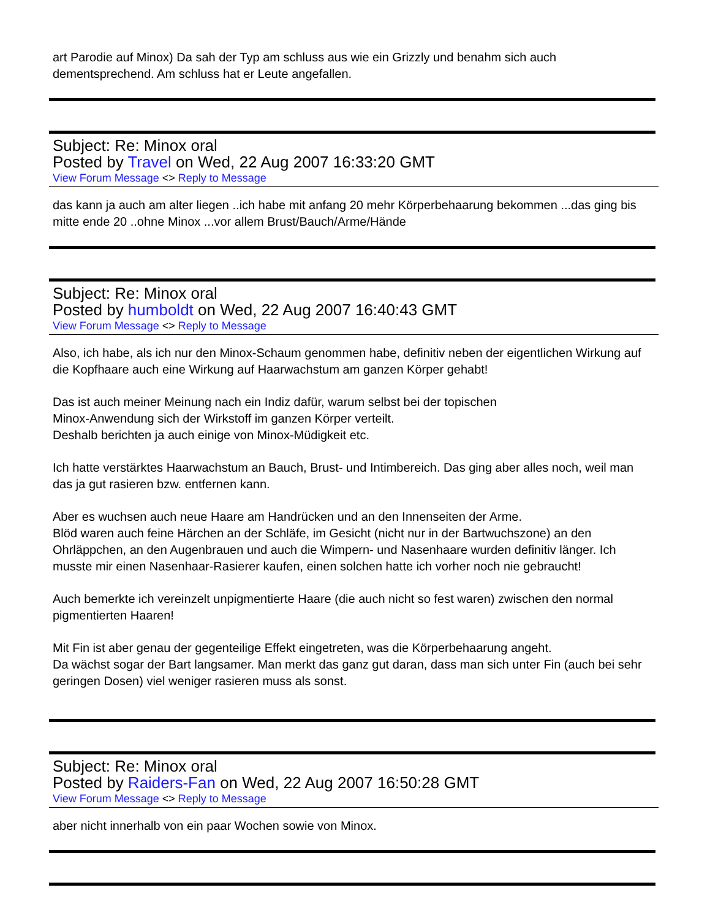art Parodie auf Minox) Da sah der Typ am schluss aus wie ein Grizzly und benahm sich auch dementsprechend. Am schluss hat er Leute angefallen.
Subject: Re: Minox oral
Posted by Travel on Wed, 22 Aug 2007 16:33:20 GMT
View Forum Message <> Reply to Message
das kann ja auch am alter liegen ..ich habe mit anfang 20 mehr Körperbehaarung bekommen ...das ging bis mitte ende 20 ..ohne Minox ...vor allem Brust/Bauch/Arme/Hände
Subject: Re: Minox oral
Posted by humboldt on Wed, 22 Aug 2007 16:40:43 GMT
View Forum Message <> Reply to Message
Also, ich habe, als ich nur den Minox-Schaum genommen habe, definitiv neben der eigentlichen Wirkung auf die Kopfhaare auch eine Wirkung auf Haarwachstum am ganzen Körper gehabt!
Das ist auch meiner Meinung nach ein Indiz dafür, warum selbst bei der topischen
Minox-Anwendung sich der Wirkstoff im ganzen Körper verteilt.
Deshalb berichten ja auch einige von Minox-Müdigkeit etc.
Ich hatte verstärktes Haarwachstum an Bauch, Brust- und Intimbereich. Das ging aber alles noch, weil man das ja gut rasieren bzw. entfernen kann.
Aber es wuchsen auch neue Haare am Handrücken und an den Innenseiten der Arme.
Blöd waren auch feine Härchen an der Schläfe, im Gesicht (nicht nur in der Bartwuchszone) an den Ohrläppchen, an den Augenbrauen und auch die Wimpern- und Nasenhaare wurden definitiv länger. Ich musste mir einen Nasenhaar-Rasierer kaufen, einen solchen hatte ich vorher noch nie gebraucht!
Auch bemerkte ich vereinzelt unpigmentierte Haare (die auch nicht so fest waren) zwischen den normal pigmentierten Haaren!
Mit Fin ist aber genau der gegenteilige Effekt eingetreten, was die Körperbehaarung angeht.
Da wächst sogar der Bart langsamer. Man merkt das ganz gut daran, dass man sich unter Fin (auch bei sehr geringen Dosen) viel weniger rasieren muss als sonst.
Subject: Re: Minox oral
Posted by Raiders-Fan on Wed, 22 Aug 2007 16:50:28 GMT
View Forum Message <> Reply to Message
aber nicht innerhalb von ein paar Wochen sowie von Minox.